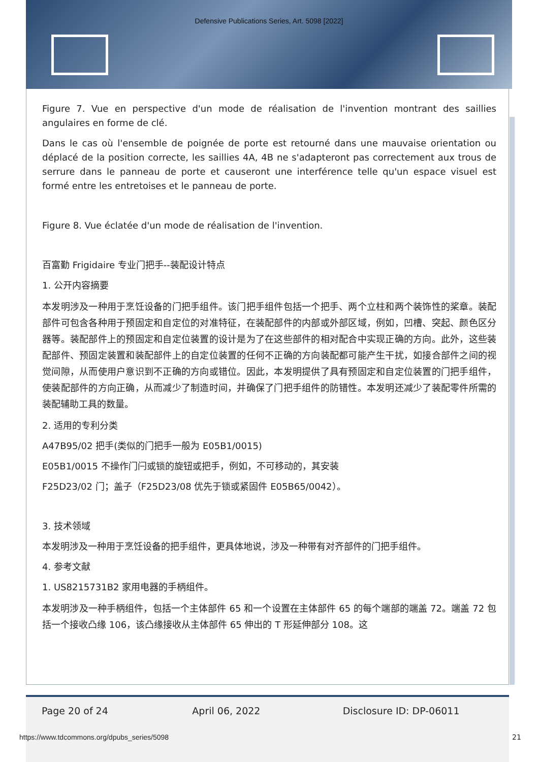Defensive Publications Series, Art. 5098 [2022]
Figure 7. Vue en perspective d'un mode de réalisation de l'invention montrant des saillies angulaires en forme de clé.
Dans le cas où l'ensemble de poignée de porte est retourné dans une mauvaise orientation ou déplacé de la position correcte, les saillies 4A, 4B ne s'adapteront pas correctement aux trous de serrure dans le panneau de porte et causeront une interférence telle qu'un espace visuel est formé entre les entretoises et le panneau de porte.
Figure 8. Vue éclatée d'un mode de réalisation de l'invention.
百富勤 Frigidaire 专业门把手--装配设计特点
1. 公开内容摘要
本发明涉及一种用于烹饪设备的门把手组件。该门把手组件包括一个把手、两个立柱和两个装饰性的桨章。装配部件可包含各种用于预固定和自定位的对准特征，在装配部件的内部或外部区域，例如，凹槽、突起、颜色区分器等。装配部件上的预固定和自定位装置的设计是为了在这些部件的相对配合中实现正确的方向。此外，这些装配部件、预固定装置和装配部件上的自定位装置的任何不正确的方向装配都可能产生干扰，如接合部件之间的视觉间隙，从而使用户意识到不正确的方向或错位。因此，本发明提供了具有预固定和自定位装置的门把手组件，使装配部件的方向正确，从而减少了制造时间，并确保了门把手组件的防错性。本发明还减少了装配零件所需的装配辅助工具的数量。
2. 适用的专利分类
A47B95/02 把手(类似的门把手一般为 E05B1/0015)
E05B1/0015 不操作门闩或锁的旋钮或把手，例如，不可移动的，其安装
F25D23/02 门；盖子（F25D23/08 优先于锁或紧固件 E05B65/0042）。
3. 技术领域
本发明涉及一种用于烹饪设备的把手组件，更具体地说，涉及一种带有对齐部件的门把手组件。
4. 参考文献
1. US8215731B2 家用电器的手柄组件。
本发明涉及一种手柄组件，包括一个主体部件 65 和一个设置在主体部件 65 的每个端部的端盖 72。端盖 72 包括一个接收凸缘 106，该凸缘接收从主体部件 65 伸出的 T 形延伸部分 108。这
Page 20 of 24 April 06, 2022 Disclosure ID: DP-06011
https://www.tdcommons.org/dpubs_series/5098
21